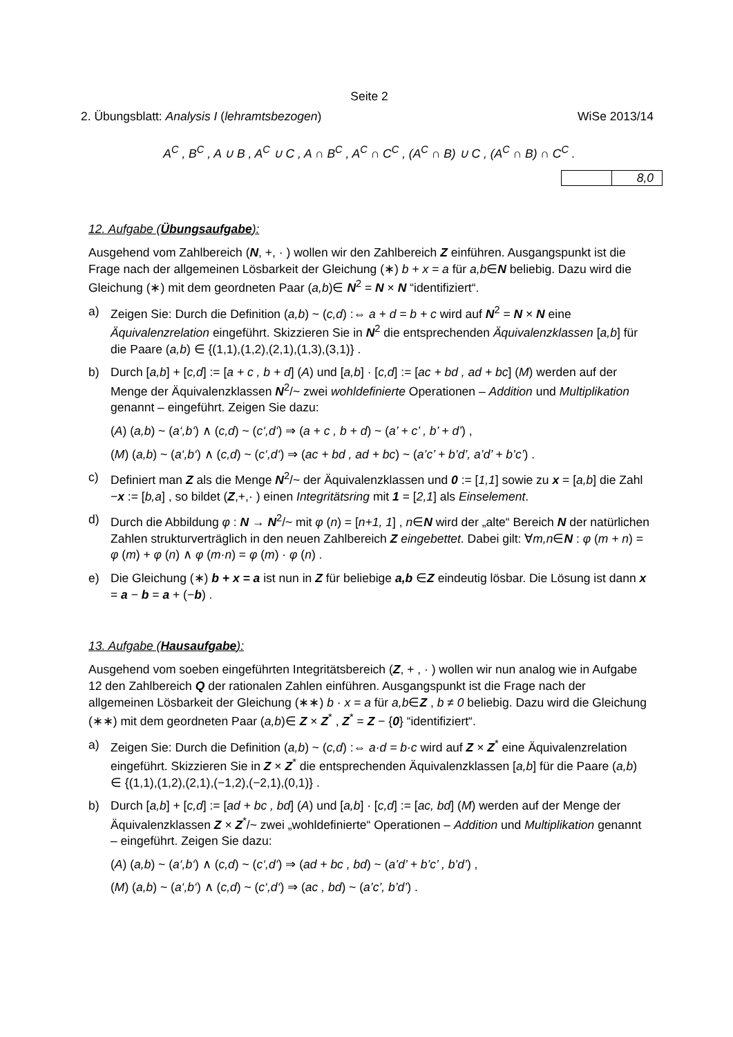Seite 2
2. Übungsblatt: Analysis I (lehramtsbezogen) WiSe 2013/14
A<sup>C</sup> , B<sup>C</sup> , A ∪ B , A<sup>C</sup> ∪ C , A ∩ B<sup>C</sup> , A<sup>C</sup> ∩ C<sup>C</sup> , (A<sup>C</sup> ∩ B) ∪ C , (A<sup>C</sup> ∩ B) ∩ C<sup>C</sup> .
| | 8,0 |
12. Aufgabe (Übungsaufgabe):
Ausgehend vom Zahlbereich (N, +, · ) wollen wir den Zahlbereich Z einführen. Ausgangspunkt ist die Frage nach der allgemeinen Lösbarkeit der Gleichung (∗) b + x = a für a,b∈N beliebig. Dazu wird die Gleichung (∗) mit dem geordneten Paar (a,b)∈ N<sup>2</sup> = N × N “identifiziert“.
a) Zeigen Sie: Durch die Definition (a,b) ~ (c,d) :⇔ a + d = b + c wird auf N<sup>2</sup> = N × N eine Äquivalenzrelation eingeführt. Skizzieren Sie in N<sup>2</sup> die entsprechenden Äquivalenzklassen [a,b] für die Paare (a,b) ∈ {(1,1),(1,2),(2,1),(1,3),(3,1)} .
b) Durch [a,b] + [c,d] := [a + c , b + d] (A) und [a,b] · [c,d] := [ac + bd , ad + bc] (M) werden auf der Menge der Äquivalenzklassen N<sup>2</sup>/~ zwei wohldefinierte Operationen – Addition und Multiplikation genannt – eingeführt. Zeigen Sie dazu:
(A) (a,b) ~ (a‘,b‘) ∧ (c,d) ~ (c‘,d‘) ⇒ (a + c , b + d) ~ (a’ + c’ , b’ + d’) ,
(M) (a,b) ~ (a‘,b‘) ∧ (c,d) ~ (c‘,d‘) ⇒ (ac + bd , ad + bc) ~ (a’c’ + b’d’, a’d’ + b’c’) .
c) Definiert man Z als die Menge N<sup>2</sup>/~ der Äquivalenzklassen und 0 := [1,1] sowie zu x = [a,b] die Zahl −x := [b,a] , so bildet (Z,+,· ) einen Integritätsring mit 1 = [2,1] als Einselement.
d) Durch die Abbildung φ : N → N<sup>2</sup>/~ mit φ (n) = [n+1, 1] , n∈N wird der „alte“ Bereich N der natürlichen Zahlen strukturverträglich in den neuen Zahlbereich Z eingebettet. Dabei gilt: ∀m,n∈N : φ (m + n) = φ (m) + φ (n) ∧ φ (m·n) = φ (m) · φ (n) .
e) Die Gleichung (∗) b + x = a ist nun in Z für beliebige a,b ∈Z eindeutig lösbar. Die Lösung ist dann x = a − b = a + (−b) .
13. Aufgabe (Hausaufgabe):
Ausgehend vom soeben eingeführten Integritätsbereich (Z, + , · ) wollen wir nun analog wie in Aufgabe 12 den Zahlbereich Q der rationalen Zahlen einführen. Ausgangspunkt ist die Frage nach der allgemeinen Lösbarkeit der Gleichung (∗∗) b · x = a für a,b∈Z , b ≠ 0 beliebig. Dazu wird die Gleichung (∗∗) mit dem geordneten Paar (a,b)∈ Z × Z<sup>*</sup> , Z<sup>*</sup> = Z − {0} “identifiziert“.
a) Zeigen Sie: Durch die Definition (a,b) ~ (c,d) :⇔ a·d = b·c wird auf Z × Z<sup>*</sup> eine Äquivalenzrelation eingeführt. Skizzieren Sie in Z × Z<sup>*</sup> die entsprechenden Äquivalenzklassen [a,b] für die Paare (a,b) ∈ {(1,1),(1,2),(2,1),(−1,2),(−2,1),(0,1)} .
b) Durch [a,b] + [c,d] := [ad + bc , bd] (A) und [a,b] · [c,d] := [ac, bd] (M) werden auf der Menge der Äquivalenzklassen Z × Z<sup>*</sup>/~ zwei „wohldefinierte“ Operationen – Addition und Multiplikation genannt – eingeführt. Zeigen Sie dazu:
(A) (a,b) ~ (a‘,b‘) ∧ (c,d) ~ (c‘,d‘) ⇒ (ad + bc , bd) ~ (a’d’ + b’c’ , b’d’) ,
(M) (a,b) ~ (a‘,b‘) ∧ (c,d) ~ (c‘,d‘) ⇒ (ac , bd) ~ (a’c’, b’d’) .